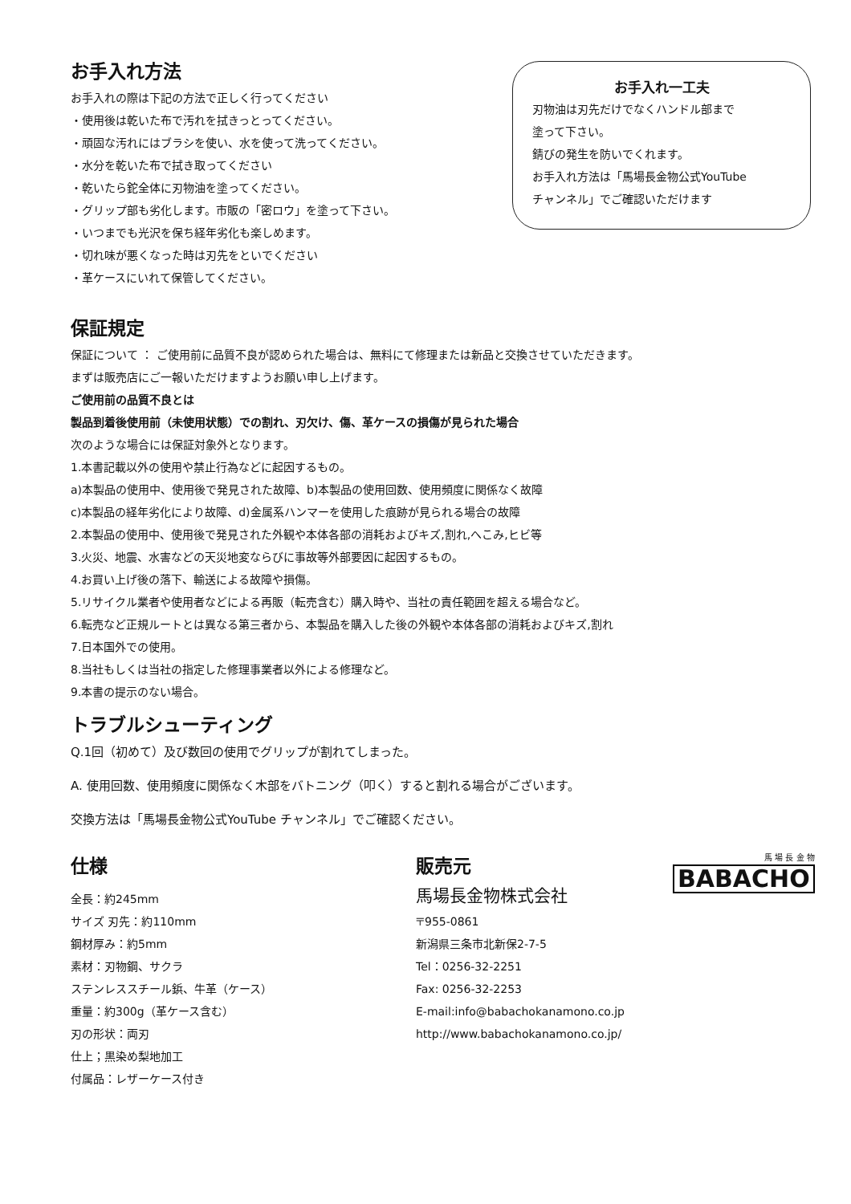お手入れ方法
お手入れの際は下記の方法で正しく行ってください
・使用後は乾いた布で汚れを拭きっとってください。
・頑固な汚れにはブラシを使い、水を使って洗ってください。
・水分を乾いた布で拭き取ってください
・乾いたら鉈全体に刃物油を塗ってください。
・グリップ部も劣化します。市販の「密ロウ」を塗って下さい。
・いつまでも光沢を保ち経年劣化も楽しめます。
・切れ味が悪くなった時は刃先をといでください
・革ケースにいれて保管してください。
お手入れ一工夫
刃物油は刃先だけでなくハンドル部まで
塗って下さい。
錆びの発生を防いでくれます。
お手入れ方法は「馬場長金物公式YouTube
チャンネル」でご確認いただけます
保証規定
保証について ： ご使用前に品質不良が認められた場合は、無料にて修理または新品と交換させていただきます。
まずは販売店にご一報いただけますようお願い申し上げます。
ご使用前の品質不良とは
製品到着後使用前（未使用状態）での割れ、刃欠け、傷、革ケースの損傷が見られた場合
次のような場合には保証対象外となります。
1.本書記載以外の使用や禁止行為などに起因するもの。
a)本製品の使用中、使用後で発見された故障、b)本製品の使用回数、使用頻度に関係なく故障
c)本製品の経年劣化により故障、d)金属系ハンマーを使用した痕跡が見られる場合の故障
2.本製品の使用中、使用後で発見された外観や本体各部の消耗およびキズ,割れ,へこみ,ヒビ等
3.火災、地震、水害などの天災地変ならびに事故等外部要因に起因するもの。
4.お買い上げ後の落下、輸送による故障や損傷。
5.リサイクル業者や使用者などによる再販（転売含む）購入時や、当社の責任範囲を超える場合など。
6.転売など正規ルートとは異なる第三者から、本製品を購入した後の外観や本体各部の消耗およびキズ,割れ
7.日本国外での使用。
8.当社もしくは当社の指定した修理事業者以外による修理など。
9.本書の提示のない場合。
トラブルシューティング
Q.1回（初めて）及び数回の使用でグリップが割れてしまった。
A. 使用回数、使用頻度に関係なく木部をバトニング（叩く）すると割れる場合がございます。
交換方法は「馬場長金物公式YouTube チャンネル」でご確認ください。
仕様
全長：約245mm
サイズ 刃先：約110mm
鋼材厚み：約5mm
素材：刃物鋼、サクラ
ステンレススチール鋲、牛革（ケース）
重量：約300g（革ケース含む）
刃の形状：両刃
仕上；黒染め梨地加工
付属品：レザーケース付き
販売元
馬場長金物株式会社
〒955-0861
新潟県三条市北新保2-7-5
Tel：0256-32-2251
Fax: 0256-32-2253
E-mail:info@babachokanamono.co.jp
http://www.babachokanamono.co.jp/
馬 場 長 金 物
BABACHO